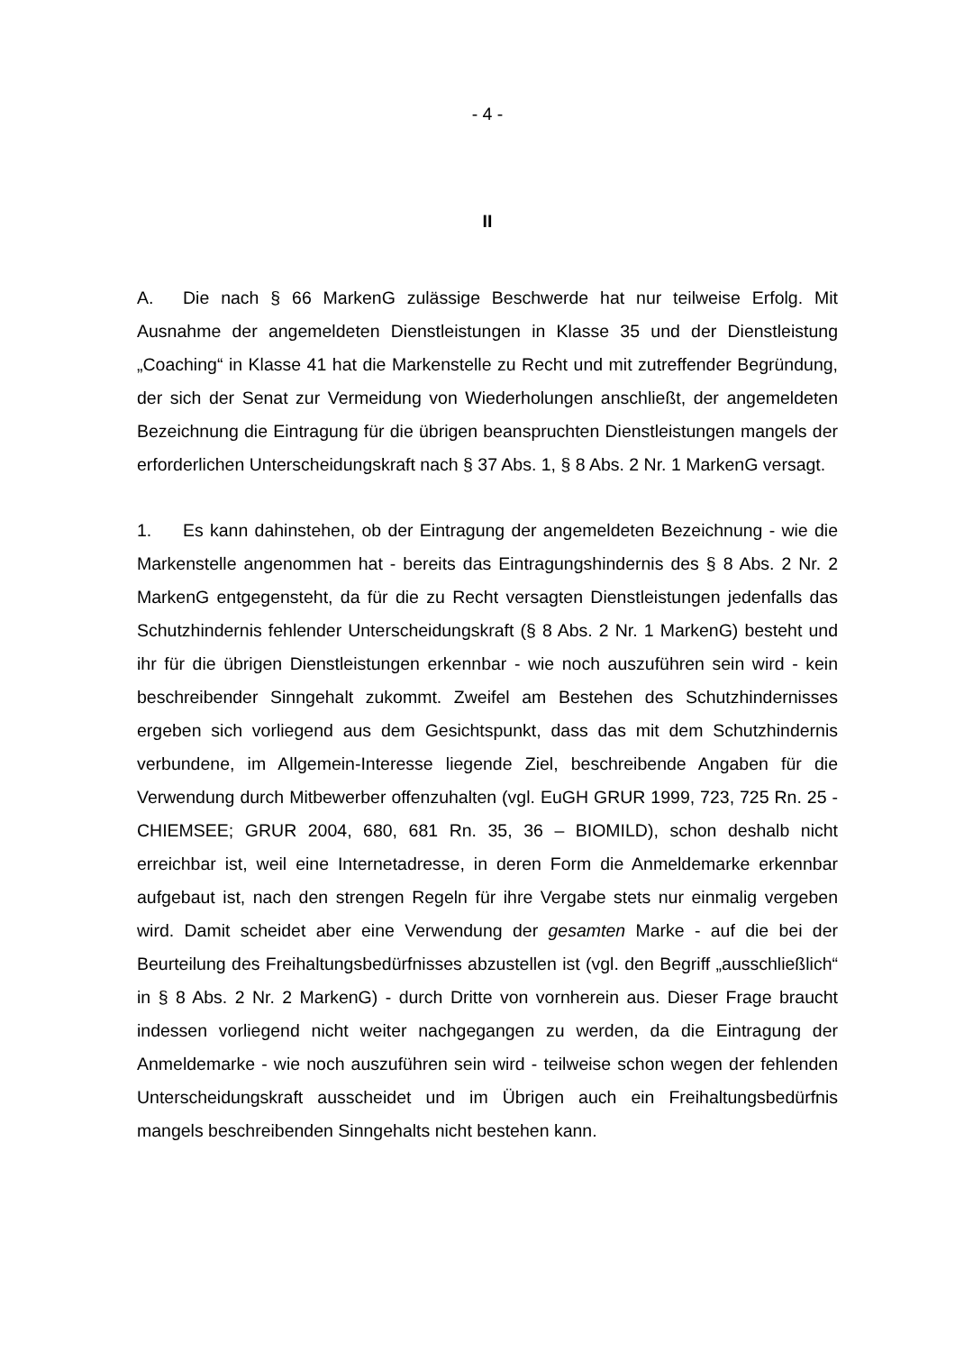- 4 -
II
A. Die nach § 66 MarkenG zulässige Beschwerde hat nur teilweise Erfolg. Mit Ausnahme der angemeldeten Dienstleistungen in Klasse 35 und der Dienstleistung „Coaching“ in Klasse 41 hat die Markenstelle zu Recht und mit zutreffender Begründung, der sich der Senat zur Vermeidung von Wiederholungen anschließt, der angemeldeten Bezeichnung die Eintragung für die übrigen beanspruchten Dienstleistungen mangels der erforderlichen Unterscheidungskraft nach § 37 Abs. 1, § 8 Abs. 2 Nr. 1 MarkenG versagt.
1. Es kann dahinstehen, ob der Eintragung der angemeldeten Bezeichnung - wie die Markenstelle angenommen hat - bereits das Eintragungshindernis des § 8 Abs. 2 Nr. 2 MarkenG entgegensteht, da für die zu Recht versagten Dienstleistungen jedenfalls das Schutzhindernis fehlender Unterscheidungskraft (§ 8 Abs. 2 Nr. 1 MarkenG) besteht und ihr für die übrigen Dienstleistungen erkennbar - wie noch auszuführen sein wird - kein beschreibender Sinngehalt zukommt. Zweifel am Bestehen des Schutzhindernisses ergeben sich vorliegend aus dem Gesichtspunkt, dass das mit dem Schutzhindernis verbundene, im Allgemein-Interesse liegende Ziel, beschreibende Angaben für die Verwendung durch Mitbewerber offenzuhalten (vgl. EuGH GRUR 1999, 723, 725 Rn. 25 - CHIEMSEE; GRUR 2004, 680, 681 Rn. 35, 36 – BIOMILD), schon deshalb nicht erreichbar ist, weil eine Internetadresse, in deren Form die Anmeldemarke erkennbar aufgebaut ist, nach den strengen Regeln für ihre Vergabe stets nur einmalig vergeben wird. Damit scheidet aber eine Verwendung der gesamten Marke - auf die bei der Beurteilung des Freihaltungsbedürfnisses abzustellen ist (vgl. den Begriff „ausschließlich“ in § 8 Abs. 2 Nr. 2 MarkenG) - durch Dritte von vornherein aus. Dieser Frage braucht indessen vorliegend nicht weiter nachgegangen zu werden, da die Eintragung der Anmeldemarke - wie noch auszuführen sein wird - teilweise schon wegen der fehlenden Unterscheidungskraft ausscheidet und im Übrigen auch ein Freihaltungsbedürfnis mangels beschreibenden Sinngehalts nicht bestehen kann.